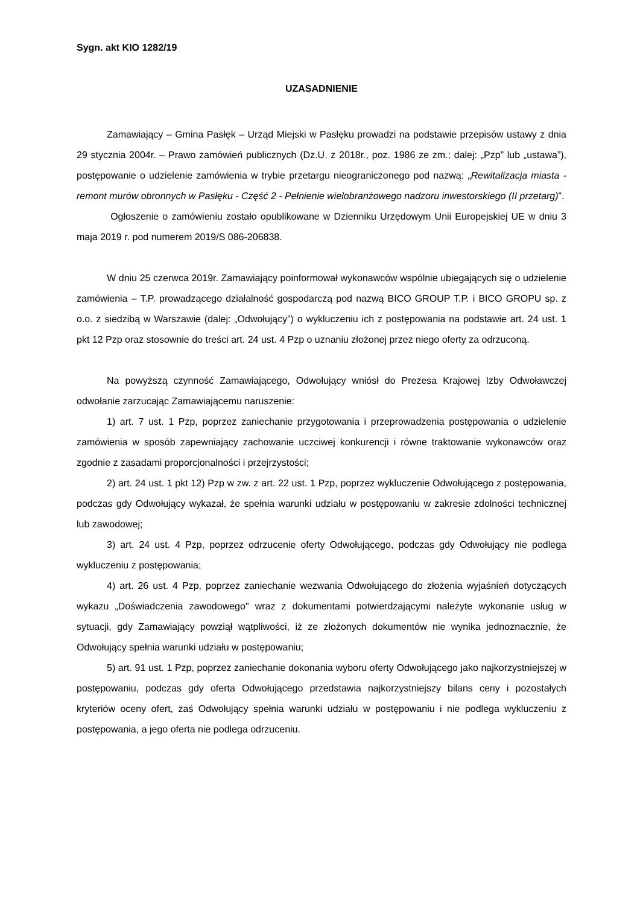Sygn. akt KIO 1282/19
UZASADNIENIE
Zamawiający – Gmina Pasłęk – Urząd Miejski w Pasłęku prowadzi na podstawie przepisów ustawy z dnia 29 stycznia 2004r. – Prawo zamówień publicznych (Dz.U. z 2018r., poz. 1986 ze zm.; dalej: „Pzp” lub „ustawa”), postępowanie o udzielenie zamówienia w trybie przetargu nieograniczonego pod nazwą: „Rewitalizacja miasta - remont murów obronnych w Pasłęku - Część 2 - Pełnienie wielobranżowego nadzoru inwestorskiego (II przetarg)”.
Ogłoszenie o zamówieniu zostało opublikowane w Dzienniku Urzędowym Unii Europejskiej UE w dniu 3 maja 2019 r. pod numerem 2019/S 086-206838.
W dniu 25 czerwca 2019r. Zamawiający poinformował wykonawców wspólnie ubiegających się o udzielenie zamówienia – T.P. prowadzącego działalność gospodarczą pod nazwą BICO GROUP T.P. i BICO GROPU sp. z o.o. z siedzibą w Warszawie (dalej: „Odwołujący”) o wykluczeniu ich z postępowania na podstawie art. 24 ust. 1 pkt 12 Pzp oraz stosownie do treści art. 24 ust. 4 Pzp o uznaniu złożonej przez niego oferty za odrzuconą.
Na powyższą czynność Zamawiającego, Odwołujący wniósł do Prezesa Krajowej Izby Odwoławczej odwołanie zarzucając Zamawiającemu naruszenie:
1) art. 7 ust. 1 Pzp, poprzez zaniechanie przygotowania i przeprowadzenia postępowania o udzielenie zamówienia w sposób zapewniający zachowanie uczciwej konkurencji i równe traktowanie wykonawców oraz zgodnie z zasadami proporcjonalności i przejrzystości;
2) art. 24 ust. 1 pkt 12) Pzp w zw. z art. 22 ust. 1 Pzp, poprzez wykluczenie Odwołującego z postępowania, podczas gdy Odwołujący wykazał, że spełnia warunki udziału w postępowaniu w zakresie zdolności technicznej lub zawodowej;
3) art. 24 ust. 4 Pzp, poprzez odrzucenie oferty Odwołującego, podczas gdy Odwołujący nie podlega wykluczeniu z postępowania;
4) art. 26 ust. 4 Pzp, poprzez zaniechanie wezwania Odwołującego do złożenia wyjaśnień dotyczących wykazu „Doświadczenia zawodowego" wraz z dokumentami potwierdzającymi należyte wykonanie usług w sytuacji, gdy Zamawiający powziął wątpliwości, iż ze złożonych dokumentów nie wynika jednoznacznie, że Odwołujący spełnia warunki udziału w postępowaniu;
5) art. 91 ust. 1 Pzp, poprzez zaniechanie dokonania wyboru oferty Odwołującego jako najkorzystniejszej w postępowaniu, podczas gdy oferta Odwołującego przedstawia najkorzystniejszy bilans ceny i pozostałych kryteriów oceny ofert, zaś Odwołujący spełnia warunki udziału w postępowaniu i nie podlega wykluczeniu z postępowania, a jego oferta nie podlega odrzuceniu.